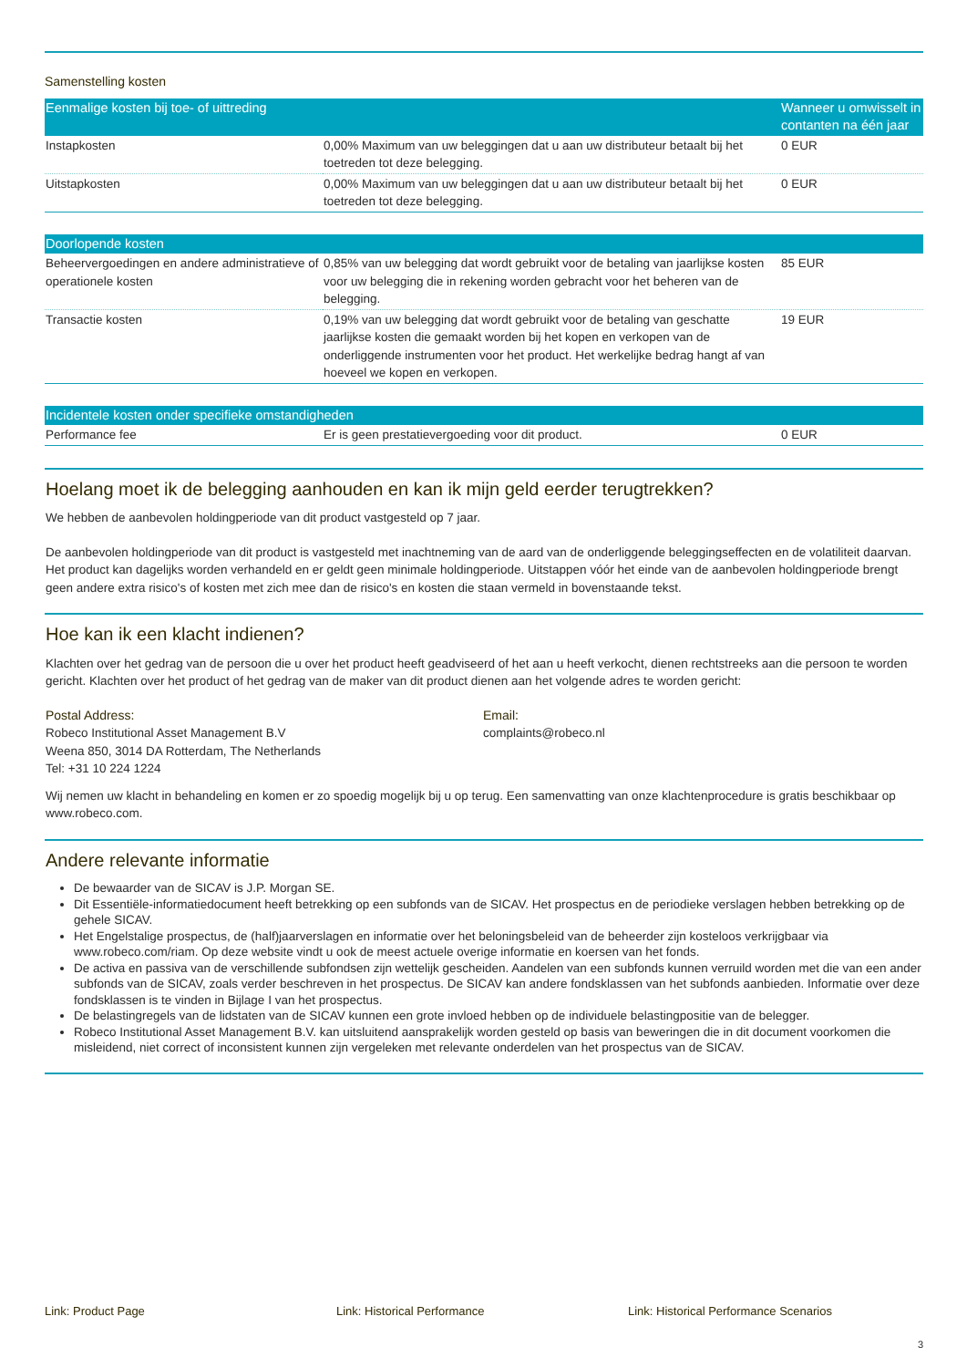Samenstelling kosten
| Eenmalige kosten bij toe- of uittreding | | Wanneer u omwisselt in contanten na één jaar |
| --- | --- | --- |
| Instapkosten | 0,00% Maximum van uw beleggingen dat u aan uw distributeur betaalt bij het toetreden tot deze belegging. | 0 EUR |
| Uitstapkosten | 0,00% Maximum van uw beleggingen dat u aan uw distributeur betaalt bij het toetreden tot deze belegging. | 0 EUR |
| Doorlopende kosten | | |
| --- | --- | --- |
| Beheervergoedingen en andere administratieve of operationele kosten | 0,85% van uw belegging dat wordt gebruikt voor de betaling van jaarlijkse kosten voor uw belegging die in rekening worden gebracht voor het beheren van de belegging. | 85 EUR |
| Transactie kosten | 0,19% van uw belegging dat wordt gebruikt voor de betaling van geschatte jaarlijkse kosten die gemaakt worden bij het kopen en verkopen van de onderliggende instrumenten voor het product. Het werkelijke bedrag hangt af van hoeveel we kopen en verkopen. | 19 EUR |
| Incidentele kosten onder specifieke omstandigheden | | |
| --- | --- | --- |
| Performance fee | Er is geen prestatievergoeding voor dit product. | 0 EUR |
Hoelang moet ik de belegging aanhouden en kan ik mijn geld eerder terugtrekken?
We hebben de aanbevolen holdingperiode van dit product vastgesteld op 7 jaar.
De aanbevolen holdingperiode van dit product is vastgesteld met inachtneming van de aard van de onderliggende beleggingseffecten en de volatiliteit daarvan. Het product kan dagelijks worden verhandeld en er geldt geen minimale holdingperiode. Uitstappen vóór het einde van de aanbevolen holdingperiode brengt geen andere extra risico's of kosten met zich mee dan de risico's en kosten die staan vermeld in bovenstaande tekst.
Hoe kan ik een klacht indienen?
Klachten over het gedrag van de persoon die u over het product heeft geadviseerd of het aan u heeft verkocht, dienen rechtstreeks aan die persoon te worden gericht. Klachten over het product of het gedrag van de maker van dit product dienen aan het volgende adres te worden gericht:
Postal Address:
Robeco Institutional Asset Management B.V
Weena 850, 3014 DA Rotterdam, The Netherlands
Tel: +31 10 224 1224
Email:
complaints@robeco.nl
Wij nemen uw klacht in behandeling en komen er zo spoedig mogelijk bij u op terug. Een samenvatting van onze klachtenprocedure is gratis beschikbaar op www.robeco.com.
Andere relevante informatie
De bewaarder van de SICAV is J.P. Morgan SE.
Dit Essentiële-informatiedocument heeft betrekking op een subfonds van de SICAV. Het prospectus en de periodieke verslagen hebben betrekking op de gehele SICAV.
Het Engelstalige prospectus, de (half)jaarverslagen en informatie over het beloningsbeleid van de beheerder zijn kosteloos verkrijgbaar via www.robeco.com/riam. Op deze website vindt u ook de meest actuele overige informatie en koersen van het fonds.
De activa en passiva van de verschillende subfondsen zijn wettelijk gescheiden. Aandelen van een subfonds kunnen verruild worden met die van een ander subfonds van de SICAV, zoals verder beschreven in het prospectus. De SICAV kan andere fondsklassen van het subfonds aanbieden. Informatie over deze fondsklassen is te vinden in Bijlage I van het prospectus.
De belastingregels van de lidstaten van de SICAV kunnen een grote invloed hebben op de individuele belastingpositie van de belegger.
Robeco Institutional Asset Management B.V. kan uitsluitend aansprakelijk worden gesteld op basis van beweringen die in dit document voorkomen die misleidend, niet correct of inconsistent kunnen zijn vergeleken met relevante onderdelen van het prospectus van de SICAV.
Link: Product Page Link: Historical Performance Link: Historical Performance Scenarios
3